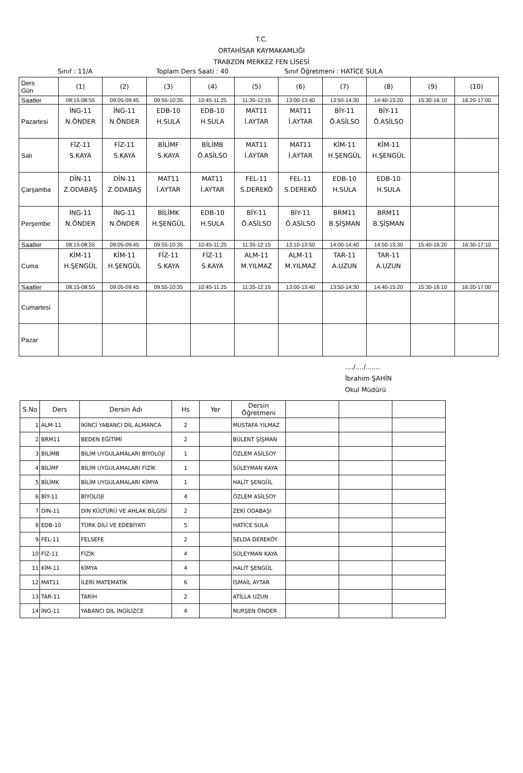T.C.
ORTAHİSAR KAYMAKAMLIĞI
TRABZON MERKEZ FEN LİSESİ
Sınıf : 11/A Toplam Ders Saati : 40 Sınıf Öğretmeni : HATİCE SULA
| Ders Gün | (1) | (2) | (3) | (4) | (5) | (6) | (7) | (8) | (9) | (10) |
| Saatler | 08:15-08:55 | 09:05-09:45 | 09:55-10:35 | 10:45-11:25 | 11:35-12:15 | 13:00-13:40 | 13:50-14:30 | 14:40-15:20 | 15:30-16:10 | 16:20-17:00 |
| Pazartesi | İNG-11 N.ÖNDER | İNG-11 N.ÖNDER | EDB-10 H.SULA | EDB-10 H.SULA | MAT11 İ.AYTAR | MAT11 İ.AYTAR | BİY-11 Ö.ASİLSO | BİY-11 Ö.ASİLSO | | |
| Salı | FİZ-11 S.KAYA | FİZ-11 S.KAYA | BİLİMF S.KAYA | BİLİMB Ö.ASİLSO | MAT11 İ.AYTAR | MAT11 İ.AYTAR | KİM-11 H.ŞENGÜL | KİM-11 H.ŞENGÜL | | |
| Çarşamba | DİN-11 Z.ODABAŞ | DİN-11 Z.ODABAŞ | MAT11 İ.AYTAR | MAT11 İ.AYTAR | FEL-11 S.DEREKÖ | FEL-11 S.DEREKÖ | EDB-10 H.SULA | EDB-10 H.SULA | | |
| Perşembe | İNG-11 N.ÖNDER | İNG-11 N.ÖNDER | BİLİMK H.ŞENGÜL | EDB-10 H.SULA | BİY-11 Ö.ASİLSO | BİY-11 Ö.ASİLSO | BRM11 B.ŞİŞMAN | BRM11 B.ŞİŞMAN | | |
| Saatler | 08:15-08:55 | 09:05-09:45 | 09:55-10:35 | 10:45-11:25 | 11:35-12:15 | 13:10-13:50 | 14:00-14:40 | 14:50-15:30 | 15:40-16:20 | 16:30-17:10 |
| Cuma | KİM-11 H.ŞENGÜL | KİM-11 H.ŞENGÜL | FİZ-11 S.KAYA | FİZ-11 S.KAYA | ALM-11 M.YILMAZ | ALM-11 M.YILMAZ | TAR-11 A.UZUN | TAR-11 A.UZUN | | |
| Saatler | 08:15-08:55 | 09:05-09:45 | 09:55-10:35 | 10:45-11:25 | 11:35-12:15 | 13:00-13:40 | 13:50-14:30 | 14:40-15:20 | 15:30-16:10 | 16:20-17:00 |
| Cumartesi | | | | | | | | | | |
| Pazar | | | | | | | | | | |
..../..../.......
İbrahim ŞAHİN
Okul Müdürü
| S.No | Ders | Dersin Adı | Hs | Yer | Dersin Öğretmeni | | | |
| --- | --- | --- | --- | --- | --- | --- | --- | --- |
| 1 | ALM-11 | İKİNCİ YABANCI DİL ALMANCA | 2 | | MUSTAFA YILMAZ | | | |
| 2 | BRM11 | BEDEN EĞİTİMİ | 2 | | BÜLENT ŞİŞMAN | | | |
| 3 | BİLİMB | BİLİM UYGULAMALARI BİYOLOJİ | 1 | | ÖZLEM ASİLSOY | | | |
| 4 | BİLİMF | BİLİM UYGULAMALARI FİZİK | 1 | | SÜLEYMAN KAYA | | | |
| 5 | BİLİMK | BİLİM UYGULAMALARI KİMYA | 1 | | HALİT ŞENGÜL | | | |
| 6 | BİY-11 | BİYOLOJİ | 4 | | ÖZLEM ASİLSOY | | | |
| 7 | DİN-11 | DİN KÜLTÜRÜ VE AHLAK BİLGİSİ | 2 | | ZEKİ ODABAŞI | | | |
| 8 | EDB-10 | TÜRK DİLİ VE EDEBİYATI | 5 | | HATİCE SULA | | | |
| 9 | FEL-11 | FELSEFE | 2 | | SELDA DEREKÖY | | | |
| 10 | FİZ-11 | FİZİK | 4 | | SÜLEYMAN KAYA | | | |
| 11 | KİM-11 | KİMYA | 4 | | HALİT ŞENGÜL | | | |
| 12 | MAT11 | İLERİ MATEMATİK | 6 | | İSMAİL AYTAR | | | |
| 13 | TAR-11 | TARİH | 2 | | ATİLLA UZUN | | | |
| 14 | İNG-11 | YABANCI DİL İNGİLİZCE | 4 | | NURŞEN ÖNDER | | | |